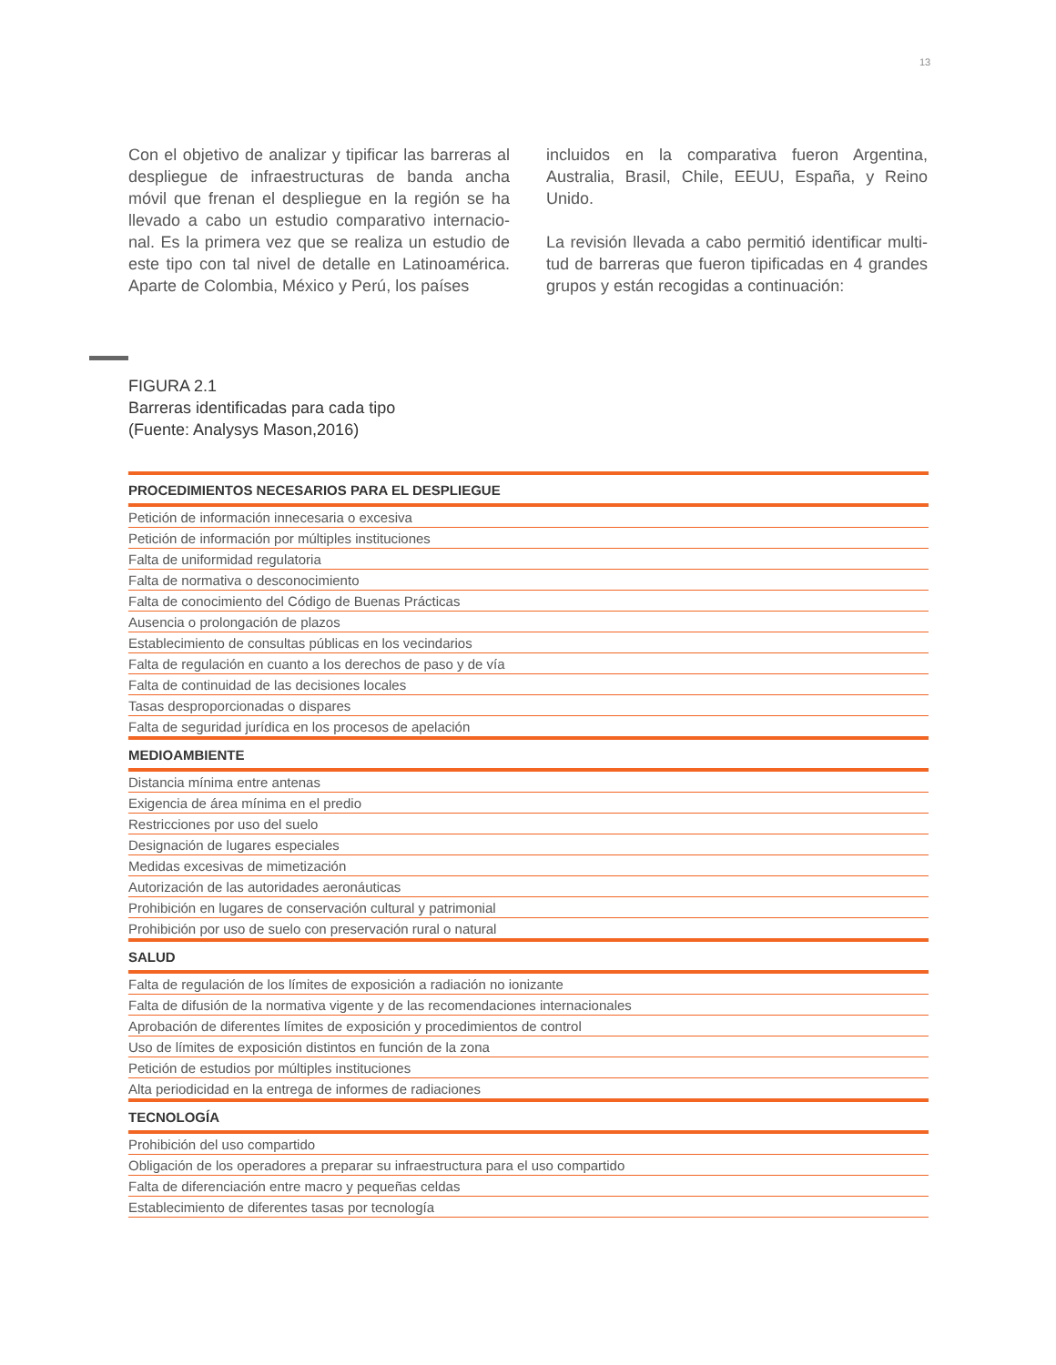13
Con el objetivo de analizar y tipificar las barreras al despliegue de infraestructuras de banda ancha móvil que frenan el despliegue en la región se ha llevado a cabo un estudio comparativo internacio-nal. Es la primera vez que se realiza un estudio de este tipo con tal nivel de detalle en Latinoamérica. Aparte de Colombia, México y Perú, los países
incluidos en la comparativa fueron Argentina, Australia, Brasil, Chile, EEUU, España, y Reino Unido.
La revisión llevada a cabo permitió identificar multi-tud de barreras que fueron tipificadas en 4 grandes grupos y están recogidas a continuación:
FIGURA 2.1
Barreras identificadas para cada tipo
(Fuente: Analysys Mason,2016)
| PROCEDIMIENTOS NECESARIOS PARA EL DESPLIEGUE |
| --- |
| Petición de información innecesaria o excesiva |
| Petición de información por múltiples instituciones |
| Falta de uniformidad regulatoria |
| Falta de normativa o desconocimiento |
| Falta de conocimiento del Código de Buenas Prácticas |
| Ausencia o prolongación de plazos |
| Establecimiento de consultas públicas en los vecindarios |
| Falta de regulación en cuanto a los derechos de paso y de vía |
| Falta de continuidad de las decisiones locales |
| Tasas desproporcionadas o dispares |
| Falta de seguridad jurídica en los procesos de apelación |
| MEDIOAMBIENTE |
| Distancia mínima entre antenas |
| Exigencia de área mínima en el predio |
| Restricciones por uso del suelo |
| Designación de lugares especiales |
| Medidas excesivas de mimetización |
| Autorización de las autoridades aeronáuticas |
| Prohibición en lugares de conservación cultural y patrimonial |
| Prohibición por uso de suelo con preservación rural o natural |
| SALUD |
| Falta de regulación de los límites de exposición a radiación no ionizante |
| Falta de difusión de la normativa vigente y de las recomendaciones internacionales |
| Aprobación de diferentes límites de exposición y procedimientos de control |
| Uso de límites de exposición distintos en función de la zona |
| Petición de estudios por múltiples instituciones |
| Alta periodicidad en la entrega de informes de radiaciones |
| TECNOLOGÍA |
| Prohibición del uso compartido |
| Obligación de los operadores a preparar su infraestructura para el uso compartido |
| Falta de diferenciación entre macro y pequeñas celdas |
| Establecimiento de diferentes tasas por tecnología |